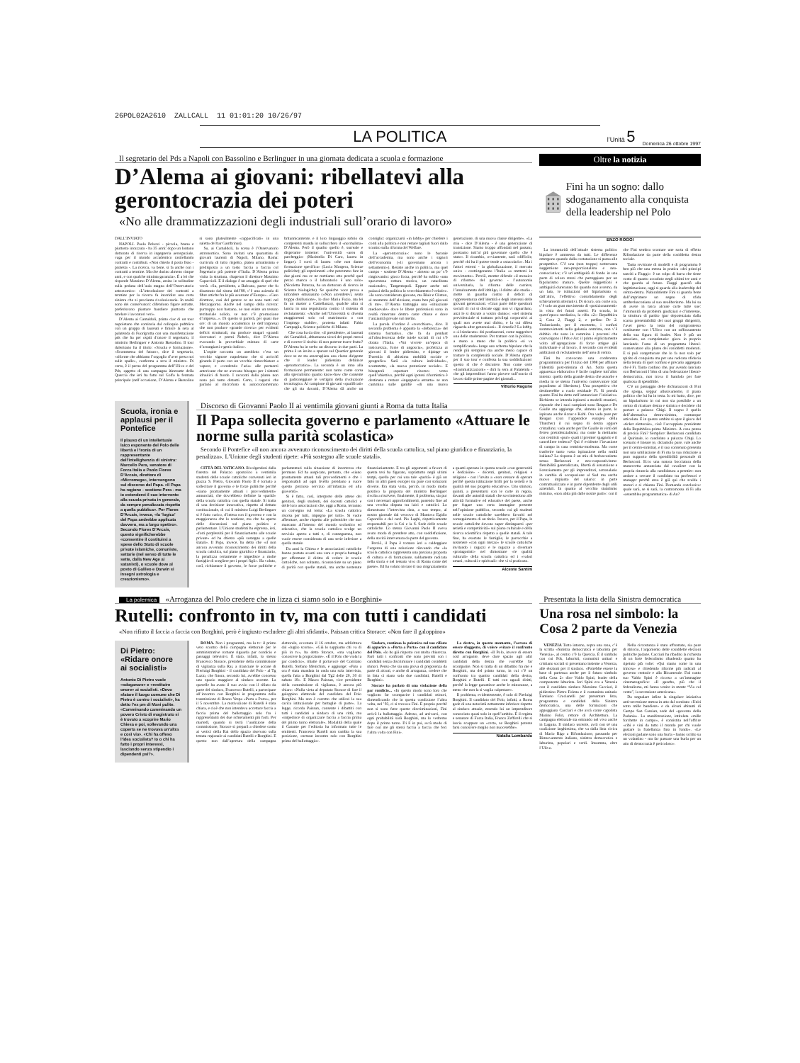26POL02A2610 ZALLCALL 11 01:01:20 10/26/97
LA POLITICA
l’Unità 5
Domenica 26 ottobre 1997
Il segretario del Pds a Napoli con Bassolino e Berlinguer in una giornata dedicata a scuola e formazione
D’Alema ai giovani: ribellatevi alla gerontocrazia dei poteri
«No alle drammatizzazioni degli industriali sull’orario di lavoro»
DALL’INVIATO
NAPOLI. Paola Peluzzi - piccola, bruna e piuttosto incazzata - ha 35 anni: dopo un lontano dottorato di ricerca in ingegneria aerospaziale, vaga per il mondo accademico rastrellando contratti e contributi. «Non chiedo il posto fisso - protesta -. La ricerca, va bene, si fa anche con i contratti a termine. Ma che durino almeno cinque anni, e con qualche minima garanzia». È a lei che risponde Massimo D’Alema, assiso in solitudine sulla pedana dell’aula magna dell’Osservatorio astronomico: «L’introduzione dei contratti a termine per la ricerca fa inorridire una certa sinistra che si proclama rivoluzionaria. In realtà sono dei conservatori: difendono figure astratte, preferiscono piantare bandiere piuttosto che tutelare i lavoratori veri».
D’Alema ai Camaldoli, primo ciac di un tour napoletano che comincia dal colloquio pubblico con un gruppo di laureati e finisce la sera al palatenda di Fuorigrotta con una manifestazione pds che ha per ospiti d’onore il segretario, il ministro Berlinguer e Antonio Bassolino. Il tour dalemiano ha il titolo: «Scuola e formazione». «Scommessa del futuro», dice il segretario, «riforme che abbiamo l’orgoglio d’aver preso noi sulle spalle», conferma a sera il ministro. Di certo, è il perno del programma dell’Ulivo e del Pds, oggetto di una campagna itinerante della Quercia che ieri ha fatto sul Golfo la fermata principale (nell’occasione, D’Alema e Bassolino si sono platealmente «rappacificati» in una saletta del bar Gambrinus).
Su, ai Camaldoli, la scena è l’Osservatorio astronomico. Sono invitati una quarantina di giovani laureati di Napoli, Milano, Roma: curricula di tutto rispetto, platea armatissima e predisposta a un tosto faccia a faccia col Segretario più potente d’Italia. D’Alema prima visita la struttura, chaperon il direttore Massimo Capaccioli. E il dialogo è un assaggio di quel che verrà. «Sa, presidente, a Balvano, paese che fu disastrato dal sisma dell’80, c’è una azienda di fibre ottiche fra le più avanzate d’Europa». «Caro direttore, casi del genere ce ne sono tanti nel Mezzogiorno. Anche nel campo della ricerca: purtroppo non bastano, se non esiste un tessuto territoriale solido, se non c’è promozione d’impresa...». Di questo si parlerà, per quasi due ore: di un mondo accademico (e dell’impresa) che non produce «grande ricerca» per evidenti deficit strutturali, ma produce magari «grandi ricercatori e premi Nobel», dice D’Alema evocando la proverbiale mistura di «arte d’arrangiarsi e genio italico».
L’ospite racconta un aneddoto: c’era un vecchio signore napoletano che si arricchì girando il porto con un vecchio rimorchiatore a vapore, e «vendendo l’aria» alle portaerei americane che ne avevano bisogno per i sistemi idraulici di bordo. I racconti dalla platea non sono poi tanto distanti. Certo, i ragazzi che parlano al microfono si autocronometrano britannicamente, e il loro linguaggio sobrio da competenti manda in sollucchero il «normalista» D’Alema. Però il quadro quello è, surreale e disperante insieme: l’università «area di parcheggio» (Maristella Di Caro, laurea in lingue). I corsi di laurea «che non danno formazione specifica» (Lucia Morgera, Scienze politiche); gli esperimenti «che potremmo fare in due giorni ma ce ne mettiamo otto perchè quel pezzo manca o il laboratorio è uno solo» (Nicoletta Potenza, ha un dottorato di ricerca in Scienze biologiche). Se qualche voce prova a infondere entusiasmo («Non arrendetevi, sento troppa disillusione», lo dice Maria Fazio, ma lei fa un master a Castellanza), qualche altra si lancia in una requisitoria contro il sistema di reclutamento: «Anche nell’Università si diventa maggiorenni solo col matrimonio o con l’impiego stabile», protesta infatti Fabio Campaglia, Scienze politiche di Milano.
Che cosa ha da dire, «il presidente», ai laureati dei Camaldoli, abbastanza sicuri dei propri mezzi e di correre il rischio di non poterne trarre frutto? D’Alema ha in serbo un discorso in due parti. La prima è un invito a sparare sul Quartier generale dove se ne sta asserragliata una classe dirigente che il leader pidiessino definisce «gerontocratica». La seconda è un inno alla formazione permanente: non tanto come corsa allo specialismo quanto know-how che consente di padroneggiare le vertigini della rivoluzione tecnologica. Al campione di giovani «qualificati» che gli sta davanti, D’Alema dà anche un consiglio: organizzarsi «in lobby» per chiedere i conti alla politica e non restare tagliati fuori dallo scontro sulla riforma del Welfare.
La «gerontocrazia»: sono le baronie dell’accademia, ma sono anche i signori dell’economia («li governano ancora i settantenni»). Resiste anche in politica, ma quel campo - sostiene D’Alema - almeno un po’ s’è ringiovanito: gioco forza, perchè ha subìto «una spaventosa rottura storica, un cataclisma nazionale», Tangentopoli. Eppure anche nei palazzi della politica lo svecchiamento è relativo. «Io sono considerato giovane, ma Blair e Clinton, al momento dell’elezione, erano ben più giovani di me». D’Alema tratteggia una «situazione medioevale» dove le libere professioni sono in realtà rinserrate dentro caste chiuse e dove l’anzianità prevale sul merito.
La parola d’ordine è «svecchiare», dice. Il secondo problema è appunto la «debolezza» del sistema formativo, che fa da pendant all’obsolescenza delle tutele sociali di cui s’è dotata l’Italia. «Voi vivrete un’epoca di insicurezza, forse di angoscia», profetizza ai giovani il leader pidiessino, e dipinge un Duemila di altissima mobilità sociale e geografica. Sarà «la cultura individuale», scommette, «la nuova protezione sociale». E bisognerà «spostare risorse» verso quell’obiettivo, perchè ogni ipotesi riformistica è destinata a restare «ingegneria astratta» se non cammina sulle gambe «di una nuova generazione, di una nuova classe dirigente». «La mia - dice D’Alema - è una generazione di transizione. Siamo troppo affondati nel passato, possiamo tutt’al più governare quello che è stato». Il ricambio, ovviamente, sarà «difficile, perchè chi ha il potere tende a ostacolarlo». Ma i fattori esterni - la globalizzazione, il mercato unico - costringeranno l’Italia «a mettersi in movimento». Perciò, mentre difende «il mosaico di riforme» del governo - l’autonomia universitaria, la riforma delle carriere, l’innalzamento dell’obbligo, il diritto allo studio - mette in guardia contro il deficit di rappresentanza dell’identità e degli interessi delle giovani generazioni. «Gran parte delle questioni sociali di cui si discute oggi non vi riguardano, anzi le si discute a vostro danno»; «nel sistema previdenziale si trattano privilegi corporativi ai quali non avrete mai diritto, e la cui difesa riguarda altre generazioni». Il rimedio? La lobby, o «il sindacato» dei postlaureati, come suggerisce una delle studentesse. Per trattare con la politica, a mano a mano che la politica «si va semplificando» lungo uno schema bipolare che la rende più semplice ma anche meno capace di trattare la complessità sociale. D’Alema riparte per il suo tour e confessa la sua soddisfazione: questo sì che è discutere. Non come certe «drammatizzazioni» - dirà la sera al Palatenda - che gli imprenditori fanno piovere sull’orario di lavoro dalle prime pagine dei giornali...
Vittorio Ragone
Scuola, ironia e applausi per il Pontefice
Il plauso di un intellettuale laico esponente del Polo delle libertà e l’ironia di un rappresentante dell’intellighenzia di sinistra: Marcello Pera, senatore di Forza Italia e Paolo Flores D’Arcais, direttore di «Micromega», intervengono sul discorso del Papa. «Il Papa ha ragione - sostiene Pera - ma io estenderei il suo intervento alla scuola privata in generale, da sempre penalizzata rispetto a quella pubblica». Per Flores D’Arcais, invece, «la ’logica’ del Papa andrebbe applicata davvero, ma a largo spettro». Secondo Flores D’Arcais, questo significherebbe «consentire il costituirsi a spese dello Stato di scuole private islamiche, comuniste, settarie (nel senso di tutte le sette, dalla New Age ai satanisti), o scuole dove al posto di Galileo e Darwin si insegni astrologia e creazionismo».
Discorso di Giovanni Paolo II ai ventimila giovani giunti a Roma da tutta Italia
Il Papa sollecita governo e parlamento «Attuare le norme sulla parità scolastica»
Secondo il Pontefice «il non ancora avvenuto riconoscimento dei diritti della scuola cattolica, sul piano giuridico e finanziario, la penalizza». L’Unione degli studenti ripete: «Più sostegno alle scuole statali».
CITTÀ DEL VATICANO. Rivolgendosi dalla finestra del Palazzo apostolico a ventimila studenti delle scuole cattoliche convenuti ieri in piazza S. Pietro, Giovanni Paolo II è tornato a sollecitare il governo e le forze politiche perchè «siano prontamente attuati i provvedimenti» annunciati, che dovrebbero definire la «parità» della scuola cattolica con quella statale. Si tratta di una decisione innovativa, rispetto al dettato costituzionale, di cui il ministro Luigi Berlinguer si è fatto carico, d’intesa con il governo e con la maggioranza che lo sostiene, ma che ha aperto delle discussioni sul piano politico e parlamentare. L’Unione studenti ha espresso, ieri, «forti perplessità per il finanziamento alle scuole private» ed ha chiesto «più sostegno a quelle statali». Il Papa, invece, ha detto che «il non ancora avvenuto riconoscimento dei diritti della scuola cattolica, sul piano giuridico e finanziario, la penalizza certamente e impedisce a molte famiglie di scegliere per i propri figli». Ha voluto, così, richiamare il governo, le forze politiche e parlamentari sulla situazione di incertezza che permane. Ed ha auspicato, pertanto, che «siano prontamente attuati tali provvedimenti e che i responsabili ad ogni livello prendano a cuore questo prezioso servizio all’infanzia ed alla gioventù».
Si è fatto, così, interprete delle attese dei genitori, degli studenti, dei docenti cattolici e delle loro associazioni che, oggi a Roma, terranno un convegno sul tema: «La scuola cattolica risorsa per tutti, impegno per tutti». Si vuole affermare, anche rispetto alle polemiche che non mancano all’interno del mondo scolastico ed educativo, che la scuola cattolica svolge un servizio aperto a tutti e, di conseguenza, non vuole essere considerata di una serie inferiore a quella statale.
Da anni la Chiesa e le associazioni cattoliche hanno portato avanti una vera e propria battaglia per affermare il diritto di vedere le scuole cattoliche, non soltanto, riconosciute su un piano di parità con quelle statali, ma anche sostenute finanziariamente. E tra gli argomenti a favore di questa tesi ha figurato, soprattutto negli ultimi tempi, quello per cui una tale «parità» è già un fatto in altri paesi europei sia pure con soluzioni diverse. Era stata vista, perciò, in modo molto positivo la proposta del ministro Berlinguer rivolta a risolvere, finalmente, il problema, sia pur con i necessari approfondimenti, ponendo fine ad una vecchia disputa tra laici e cattolici. Lo dimostrano l’intervista data, a suo tempo, al nostro giornale dal vescovo di Mantova Egidio Caporello e dal card. Pio Laghi, rispettivamente responsabili per la Cei e la S. Sede delle scuole cattoliche. Lo stesso Giovanni Paolo II aveva avuto modo di prendere atto, con soddisfazione, della novità intervenuta da parte del governo.
Perciò, il Papa è tornato ieri a caldeggiare l’urgenza di una soluzione rilevando che «la scuola cattolica rappresenta una preziosa proposta di cultura e di formazione, saldamente radicata nella storia e nel tessuto vivo di Roma come del paese». Ed ha voluto inviare il suo ringraziamento a quanti operano in questa scuole «con generosità e dedizione» - docenti, genitori, religiosi e religiose - con l’invito a «non cessare di operare perchè questa istituzione brilli per la serietà e la qualità del suo progetto educativo». Uno stimolo, quindi, a presentarsi con le carte in regola, davanti alle autorità statali che sovrintendono alle attività formative ed educative del paese, anche per fugare una certa immagine presente nell’opinione pubblica, secondo cui gli studenti nelle scuole cattoliche sarebbero favoriti nel conseguimento di un titolo. Invece, per il Papa, le scuole cattoliche devono saper distinguersi «per serietà e competitività» sul piano culturale e della ricerca scientifica rispetto a quelle statali. A tale fine, ha esortato le famiglie, le parrocchie a sostenere «con ogni mezzo» le scuole cattoliche invitando i ragazzi e le ragazze a diventare «protagonisti» nel dimostrare «le qualità culturali» della scuola cattolica ed i «valori umani, culturali e spirituali» che vi si praticano.
Alceste Santini
Oltre la notizia
Fini ha un sogno: dallo sdoganamento alla conquista della leadership nel Polo
ENZO ROGGI
La immaturità dell’attuale sistema politico bipolare è ammessa da tutti. Le differenze emergono quando dalla costatazione si passa alle prospettive. C’è una (non troppo) sotterranea suggestione neo-proporzionalista e neo-consociativa; c’è un’ambiguità di fondo in una parte di coloro stessi che parteggiano per un bipolarismo maturo. Queste suggestioni e ambiguità dureranno fin quando non avremo, da un lato, le istituzioni del bipolarismo e, dall’altro, l’effettivo consolidamento degli schieramenti alternativi. Di sicuro, ora come ora, c’è solo un gran movimento di «posizionamenti» in vista dei futuri assetti. Fa scuola, in quest’epoca mediatica, la cifra «2»: Repubblica 2, Cosa 2, Fiuggi 2, e perfino Dc 2. Tralasciando, per il momento, i confusi sommovimenti nella galassia centrista, non v’è dubbio che sono in cammino i processi che coinvolgono il Pds e An: il primo esplicitamente volto all’agregazione di forze attigue già individuate e al lavoro, il secondo con evidenti ambizioni di reclutamento nell’area di centro.
Fini ha convocato una conferenza programmatica per l’inizio del 1998 per affinare l’identità post-missina di An. Sotto questa apparenza elaborativa è facile cogliere tutt’altro intento: quello della grande destra che assorbe e media in se stessa l’universo conservatore (dal populismo al liberismo). Una prospettiva che destinerebbe a ruolo residuale Fi. Si prenda quanto Fini ha detto nell’annunciare l’iniziativa. Richiesto se intenda ispirarsi a modelli stranieri, risponde che i suoi campioni sono Reagan e De Gaulle ma aggiunge che, almeno in parte, lo ispirano anche Aznar e Kohl. Ora vada pure per Reagan (con l’appendice europea della Thatcher) il cui segno di destra appare cristallino; vada anche per De Gaulle in virtù del ferreo presidenzialismo; ma come la mettiamo con centristi «puri» quali il premier spagnolo e il cancelliere tedesco? Qui è evidente l’invasione di campo in casa centrista-moderata. Ma come trasferire tanto vasta ispirazione nella realtà italiana? La risposta è un mix di berlusconismo senza Berlusconi e neo-corporativismo: flessibilità generalizzata, libertà di assunzione e licenziamento per gli imprenditori, sottosalario in cambio di occupazione al Sud ma anche nuovo impianto del salario: in parte contrattualizzato e in parte dipendente dagli utili aziendali. In quanto al vecchio statalismo missino, «non abita più dalle nostre parti»: con il che Fini sembra scontare une sorta di effetto Rifondazione da parte della cosiddetta destra sociale.
Tanta revisione di modelli e di programma è ben più che una messa in pratica «dei principi sanciti a Fiuggi»: è un colpo di barra che tiene conto di quanto accaduto negli ultimi tre anni e che guarda al futuro. Fiuggi guardò alla legittimazione, oggi si guarda alla leadership del centro-destra. Naturalmente Fini si guarda bene dall’imprimere un segno di sfida antiberlusconiana al suo neoliberismo. Ma lui sa di avere in tasca alcune carte tutte sue: l’immunità da problemi giudiziari e d’interesse, la struttura di partito (pur depotenziata dalla scarsa presentabilità dei suoi gruppi dirigenti), l’aver preso la testa del compromesso costituente con l’Ulivo con un rafforzamento della sua figura di leader. Non è più un associato, un comprimario: gioca in proprio lanciando l’amo di un programma liberal-conservatore alla platea dei cosiddetti moderati. E si può congetturare che lo fa non solo per spirito di conquista ma per una radicata sfiducia nella tenuta di quel confuso e precario aggregato che è Fi. Tanto confuso che, pur avendo lanciato con Berlusconi l’idea di una federazione liberal-democratica, non trova il bandolo per fare qualcosa di spendibile.
C’è un passaggio delle dichiarazioni di Fini che spiega, seppur allusivamente, il piano politico che lui ha in testa. Io mi batto, dice, per un bipolarismo in cui non sia possibile a un centro di ricattare destra e sinistra e decidere chi portare a palazzo Chigi. Il sogno è quello dell’alternativa destra-sinistra, comunque articolata. E in questo ambito si apre il gioco del «ticket elettorale», cioè l’accoppiata presidente della Repubblica-primo Ministro. A cosa pensa di preciso Fini? Semplice: Berlusconi candidato al Quirinale, io candidato a palazzo Chigi. Lo scenario è lineare (e, diciamolo pure, vale anche per il centro-sinistra), e il suo contenuto presenta non una umiliazione di Fi ma la sua riduzione a puro supporto della spendibilità personale di Berlusconi. Ecco una sonora bocciatura della manovretta annunciata dal cavaliere con la propria rinuncia alla candidatura a premier: non andare a cercare il candidato tra professori e manager perchè esso è già qui che scalda i motori e si chiama Fini. Domanda conclusiva: quale sarà, se si sarà, la contromossa di Fi alla «assemblea programmatica» di An?
La polemica «Arroganza del Polo credere che in lizza ci siamo solo io e Borghini»
Rutelli: confronto in tv, ma con tutti i candidati
«Non rifiuto il faccia a faccia con Borghini, però è ingiusto escludere gli altri sfidanti». Paissan critica Storace: «Non fare il galoppino»
Di Pietro: «Ridare onore ai socialisti»
Antonio Di Pietro vuole «sdoganare» e «restituire onore» ai socialisti. «Devo sfatare il luogo comune che Di Pietro è contro i socialisti», ha detto l’ex pm di Mani pulite. «Camminando camminando un povero Cristo di magistrato si è trovato a scoprire Mario Chiesa e poi, sollevando una coperta se ne trovava un’altra e così via». «Chi ha offeso l’idea socialista? Io o chi ha fatto i propri interessi, lasciando senza stipendio i dipendenti psi?».
ROMA. Non i programmi, ma la tv: il primo vero scontro della campagna elettorale per le amministrative romane riguarda par condicio e passaggi televisivi. È stato, infatti, lo stesso Francesco Storace, presidente della commissione di vigilanza sulla Rai, a rilanciare le accuse di Pierluigi Borghini - il candidato del Polo - al Tg Lazio, che finora, secondo lui, avrebbe concesso uno spazio maggiore al sindaco uscente. La querelle ha avuto il suo avvio con il rifiuto da parte del sindaco, Francesco Rutelli, a partecipare all’incontro con Borghini in programma nella trasmissione di Bruno Vespa «Porta a Porta», per il 5 novembre. La motivazione di Rutelli è stata chiara, e cioè che non intendeva accettare faccia a faccia prima del ballottaggio solo fra i rappresentanti dei due schieramenti più forti. Per martedì, quando si terrà l’audizione della commissione, Storace si preparà a chiedere conto ai vertici della Rai dello spazio riservato sulla testata regionale ai candidati Rutelli e Borghini. E questo non dall’apertura della campagna elettorale, avvenuta il 16 ottobre, ma addirittura dal «luglio scorso». «Già lo sappiamo chi va di più in tv», ha detto Storace, «ma vogliamo conoscere la proporzione». «È il Polo che viola la par condicio», ribatte il portavoce del Comitato Rutelli, Stefano Menichini, e aggiunge: «Fino a ora è stata mandata in onda una sola intervista, quella fatta a Borghini dal Tg2 delle 20, 30 di sabato 18». E Mauro Paissan, vice presidente della commissione di vigilanza, è ancora più chiaro: «Nulla vieta al deputato Storace di fare il galoppino elettorale del candidato del Polo Borghini. Ma non è corretto che utilizzi la sua carica istituzionale per battaglie di parte». La legge, ricorda Paissan, consente i dibattiti con tutti i candidati a sindaco di una città, ma «impedisce di organizzare faccia a faccia prima del primo turno elettorale». Modalità della quale il Garante per l’editoria ha informato tutte le emittenti. Francesco Rutelli non cambia la sua posizione, «nessun incontro solo con Borghini prima del ballottaggio».
Sindaco, continua la polemica sul suo rifiuto di apparire a «Porta a Porta» con il candidato del Polo. «Io ho già risposto con molta chiarezza. Farò tutti i confronti che sono previsti con i candidati senza discriminare i candidati cosiddetti minori. Penso che sia una prova di prepotenza da parte di alcuni, e anche di arroganza, credere che in lista ci siano solo due candidati, Rutelli e Borghini».
Storace ha parlato di una violazione della par condicio... «In questo modo sono loro che vogliono far scomparire i candidati minori, dimendicando che in questa condizione l’altra volta, nel ’93, ci si trovava Fini. È proprio perchè non si sono fatte queste discriminazioni, Fini arrivò la ballottaggio. Adesso, ad arrivarci, con ogni probabilità sarà Borghini, ma lo vedremo dopo il primo turno. Di lì in poi, avrà modo di fare con me gli stessi faccia a faccia che feci l’altra volta con Fini».
La destra, in questo momento, l’accusa di essere sfuggente, di volere evitare il confronto diretto con Borghini. «Il Polo, invece di essere così arrogante, deve dare spazio agli altri candidati della destra che vorrebbe far scomparire. Non si tratta di un dibattito fra me e Borghini, ma del primo turno, in cui c’è un confronto tra quattro candidati della destra, Borghini e Rutelli. E tutti con uguali diritti, perché la legge garantisce anche le minoranze, a meno che non la si voglia calpestare».
Il problema, evidentemente, è solo di Pierluigi Borghini. Il candidato del Polo, infatti, a Roma gode di una notorietà nettamente inferiore rispetto al sindaco attuale, essendo lui un imprenditore conosciuto quasi solo in quell’ambito. È il regista e senatore di Forza Italia, Franco Zeffirelli che si lascia scappare un «certo, se Borghini potesse farsi conoscere meglio non nuocerebbe».
Natalia Lombardo
Presentata la lista della Sinistra democratica
Una rosa nel simbolo: la Cosa 2 parte da Venezia
VENEZIA Tutto intorno, sopra una rosa, c’è la scritta «Sinistra democratica e laburista per Venezia», al centro c’è la Quercia. È il simbolo con cui Pds, laburisti, comunisti unitari e cristiano sociali si presentano insieme a Venezia, alle elezioni per il sindaco. «Potrebbe essere la base di partenza anche per il futuro simbolo della Cosa 2» dice Valdo Spini, leader della componente laburista. Ieri Spini era a Venezia con il candidato sindaco Massimo Cacciari, il pidiessino Pietro Folena e il comunista unitario Famiano Crucianelli per presentare lista, programma e candidati della Sinistra democratica, una delle formazioni che appoggiano Cacciari e che avrà come capolista Marino Folin, rettore di Architettura. La campagna elettorale sta entrando nel vivo anche in Laguna. Il sindaco uscente, avrà con sè una coalizione larghissima, che va dalla lista civica di Mario Rigo a Rifondazione, passando per Rinnovamento italiano, sinistra democratica e laburista, popolari e verdi. Insomma, oltre l’Ulivo.
Nella circostanza è stato affrontato, sia pure di striscio, l’argomento delle cosiddette elezioni politiche padane. Cacciari ha ribadito la richiesta di un forte federalismo ribadendo quanto ha ripetuto più volte: «Qui siamo come in una trincea» e chiedendo riforme più radicali al governo centrale e alla Bicamerale. Dal canto suo Valdo Spini è ricorso a un’immagine cinematografica: «Il gazebo, più che il federalismo, mi fanno venire in mente “Via col vento”, la secessione americana».
Da segnalare infine la singolare iniziativa anti-secessione messa in atto dal comitato «Uniti sotto mille bandiere» e da alcuni abitanti di Campo San Cassian, sede del «governo della Padania». La manifestazione, intitolata «mille forchette in campo», è consistita nell’offrire «cibi e vini da tutto il mondo per chi vuole gustare la fratellanza fino in fondo». «Le elezioni padane sono una burla - hanno scritto su un volantino - ma far passare una burla per un atto di democrazia è pericoloso».